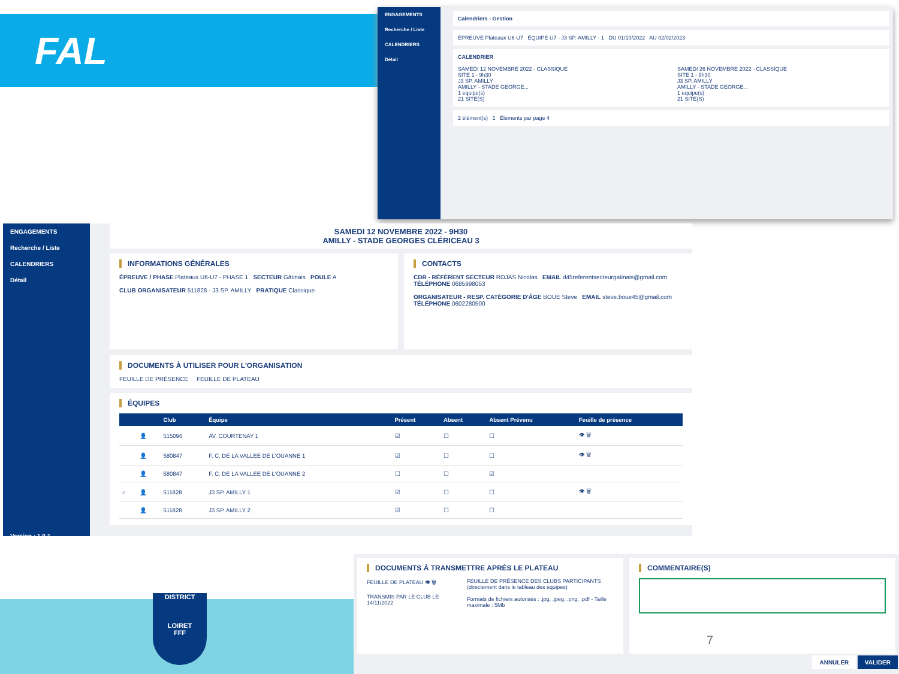FAL
ENGAGEMENTS
Recherche / Liste
CALENDRIERS
Détail
Calendriers - Gestion
ÉPREUVE Plateaux U6-U7 ÉQUIPE U7 - J3 SP. AMILLY - 1 DU 01/10/2022 AU 02/02/2023
CALENDRIER
SAMEDI 12 NOVEMBRE 2022 - CLASSIQUE
SITE 1 - 9h30
J3 SP. AMILLY
AMILLY - STADE GEORGE...
1 equipe(s)
21 SITE(S)
SAMEDI 26 NOVEMBRE 2022 - CLASSIQUE
SITE 1 - 9h30
J3 SP. AMILLY
AMILLY - STADE GEORGE...
1 equipe(s)
21 SITE(S)
2 élément(s) 1 Éléments par page 4
ENGAGEMENTS
Recherche / Liste
CALENDRIERS
Détail
Version : 1.9.1
SAMEDI 12 NOVEMBRE 2022 - 9H30
AMILLY - STADE GEORGES CLÉRICEAU 3
INFORMATIONS GÉNÉRALES
ÉPREUVE / PHASE Plateaux U6-U7 - PHASE 1 SECTEUR Gâtinais POULE A
CLUB ORGANISATEUR 511828 - J3 SP. AMILLY PRATIQUE Classique
CONTACTS
CDR - RÉFÉRENT SECTEUR ROJAS Nicolas EMAIL d45referentsecteurgatinais@gmail.com TÉLÉPHONE 0685998053
ORGANISATEUR - RESP. CATÉGORIE D'ÂGE BOUE Steve EMAIL steve.boue45@gmail.com TÉLÉPHONE 0602280500
DOCUMENTS À UTILISER POUR L'ORGANISATION
FEUILLE DE PRÉSENCE FEUILLE DE PLATEAU
ÉQUIPES
| | | Club | Équipe | Présent | Absent | Absent Prévenu | Feuille de présence |
| --- | --- | --- | --- | --- | --- | --- | --- |
| | 👤 | 515096 | AV. COURTENAY 1 | ☑ | ☐ | ☐ | 👁 🗑 |
| | 👤 | 580847 | F. C. DE LA VALLEE DE L'OUANNE 1 | ☑ | ☐ | ☐ | 👁 🗑 |
| | 👤 | 580847 | F. C. DE LA VALLEE DE L'OUANNE 2 | ☐ | ☐ | ☑ | |
| ⌂ | 👤 | 511828 | J3 SP. AMILLY 1 | ☑ | ☐ | ☐ | 👁 🗑 |
| | 👤 | 511828 | J3 SP. AMILLY 2 | ☑ | ☐ | ☐ | |
DISTRICT
LOIRET
FFF
DOCUMENTS À TRANSMETTRE APRÈS LE PLATEAU
FEUILLE DE PLATEAU 👁 🗑
TRANSMIS PAR LE CLUB LE 14/11/2022
FEUILLE DE PRÉSENCE DES CLUBS PARTICIPANTS
(directement dans le tableau des équipes)
Formats de fichiers autorisés : .jpg, .jpeg, .png, .pdf - Taille maximale : 5Mb
COMMENTAIRE(S)
7
ANNULER VALIDER